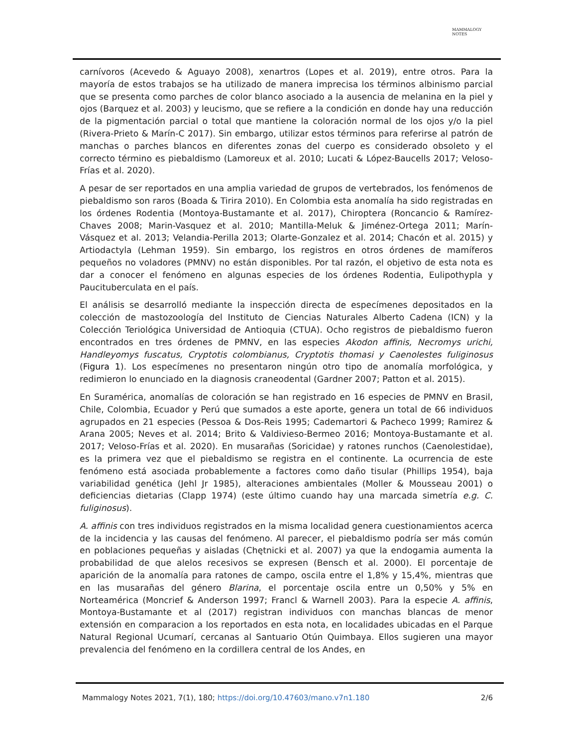MAMMALOGY
NOTES
carnívoros (Acevedo & Aguayo 2008), xenartros (Lopes et al. 2019), entre otros. Para la mayoría de estos trabajos se ha utilizado de manera imprecisa los términos albinismo parcial que se presenta como parches de color blanco asociado a la ausencia de melanina en la piel y ojos (Barquez et al. 2003) y leucismo, que se refiere a la condición en donde hay una reducción de la pigmentación parcial o total que mantiene la coloración normal de los ojos y/o la piel (Rivera-Prieto & Marín-C 2017). Sin embargo, utilizar estos términos para referirse al patrón de manchas o parches blancos en diferentes zonas del cuerpo es considerado obsoleto y el correcto término es piebaldismo (Lamoreux et al. 2010; Lucati & López-Baucells 2017; Veloso-Frías et al. 2020).
A pesar de ser reportados en una amplia variedad de grupos de vertebrados, los fenómenos de piebaldismo son raros (Boada & Tirira 2010). En Colombia esta anomalía ha sido registradas en los órdenes Rodentia (Montoya-Bustamante et al. 2017), Chiroptera (Roncancio & Ramírez-Chaves 2008; Marin-Vasquez et al. 2010; Mantilla-Meluk & Jiménez-Ortega 2011; Marín-Vásquez et al. 2013; Velandia-Perilla 2013; Olarte-Gonzalez et al. 2014; Chacón et al. 2015) y Artiodactyla (Lehman 1959). Sin embargo, los registros en otros órdenes de mamíferos pequeños no voladores (PMNV) no están disponibles. Por tal razón, el objetivo de esta nota es dar a conocer el fenómeno en algunas especies de los órdenes Rodentia, Eulipothypla y Paucituberculata en el país.
El análisis se desarrolló mediante la inspección directa de especímenes depositados en la colección de mastozoología del Instituto de Ciencias Naturales Alberto Cadena (ICN) y la Colección Teriológica Universidad de Antioquia (CTUA). Ocho registros de piebaldismo fueron encontrados en tres órdenes de PMNV, en las especies Akodon affinis, Necromys urichi, Handleyomys fuscatus, Cryptotis colombianus, Cryptotis thomasi y Caenolestes fuliginosus (Figura 1). Los especímenes no presentaron ningún otro tipo de anomalía morfológica, y redimieron lo enunciado en la diagnosis craneodental (Gardner 2007; Patton et al. 2015).
En Suramérica, anomalías de coloración se han registrado en 16 especies de PMNV en Brasil, Chile, Colombia, Ecuador y Perú que sumados a este aporte, genera un total de 66 individuos agrupados en 21 especies (Pessoa & Dos-Reis 1995; Cademartori & Pacheco 1999; Ramirez & Arana 2005; Neves et al. 2014; Brito & Valdivieso-Bermeo 2016; Montoya-Bustamante et al. 2017; Veloso-Frías et al. 2020). En musarañas (Soricidae) y ratones runchos (Caenolestidae), es la primera vez que el piebaldismo se registra en el continente. La ocurrencia de este fenómeno está asociada probablemente a factores como daño tisular (Phillips 1954), baja variabilidad genética (Jehl Jr 1985), alteraciones ambientales (Moller & Mousseau 2001) o deficiencias dietarias (Clapp 1974) (este último cuando hay una marcada simetría e.g. C. fuliginosus).
A. affinis con tres individuos registrados en la misma localidad genera cuestionamientos acerca de la incidencia y las causas del fenómeno. Al parecer, el piebaldismo podría ser más común en poblaciones pequeñas y aisladas (Chętnicki et al. 2007) ya que la endogamia aumenta la probabilidad de que alelos recesivos se expresen (Bensch et al. 2000). El porcentaje de aparición de la anomalía para ratones de campo, oscila entre el 1,8% y 15,4%, mientras que en las musarañas del género Blarina, el porcentaje oscila entre un 0,50% y 5% en Norteamérica (Moncrief & Anderson 1997; Francl & Warnell 2003). Para la especie A. affinis, Montoya-Bustamante et al (2017) registran individuos con manchas blancas de menor extensión en comparacion a los reportados en esta nota, en localidades ubicadas en el Parque Natural Regional Ucumarí, cercanas al Santuario Otún Quimbaya. Ellos sugieren una mayor prevalencia del fenómeno en la cordillera central de los Andes, en
Mammalogy Notes 2021, 7(1), 180; https://doi.org/10.47603/mano.v7n1.180 2/6